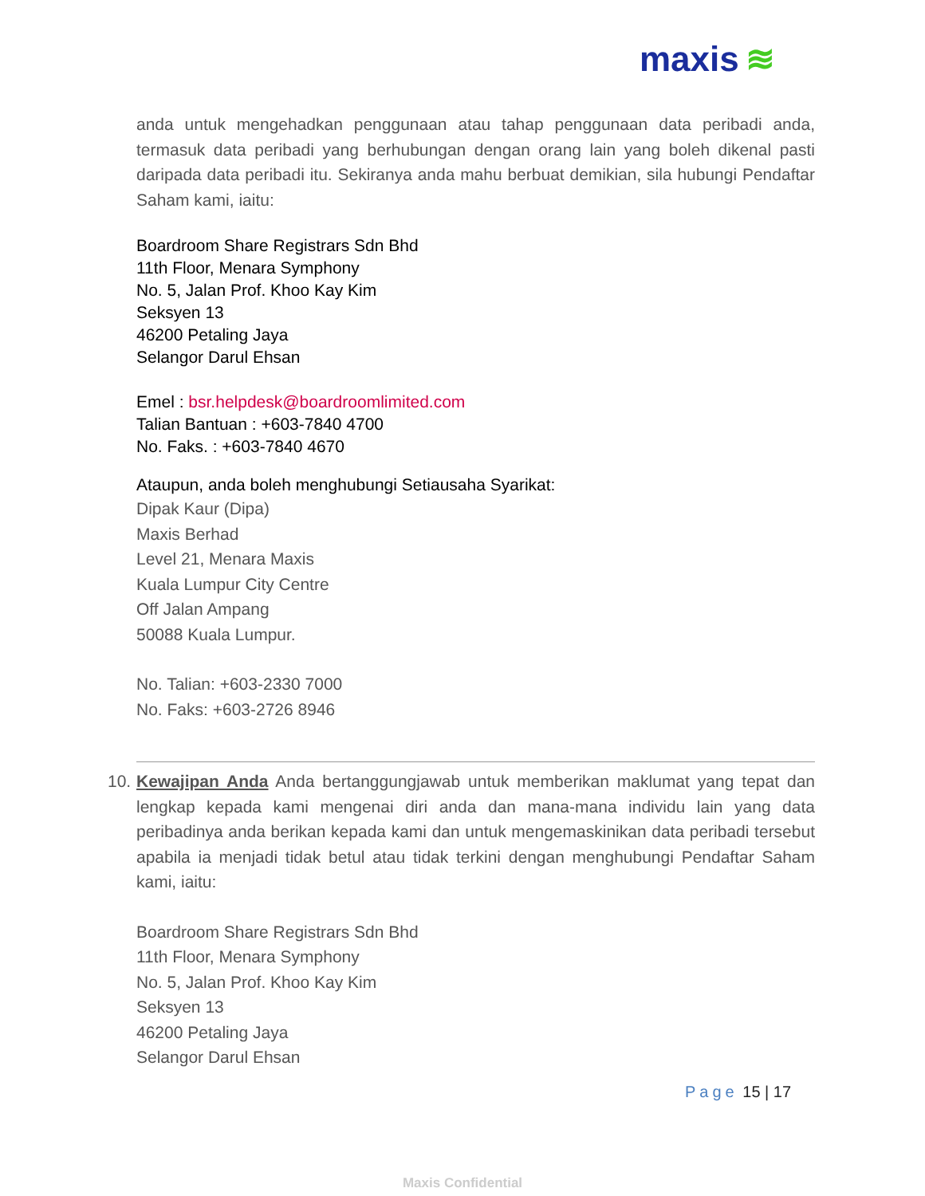maxis ≋
anda untuk mengehadkan penggunaan atau tahap penggunaan data peribadi anda, termasuk data peribadi yang berhubungan dengan orang lain yang boleh dikenal pasti daripada data peribadi itu. Sekiranya anda mahu berbuat demikian, sila hubungi Pendaftar Saham kami, iaitu:
Boardroom Share Registrars Sdn Bhd
11th Floor, Menara Symphony
No. 5, Jalan Prof. Khoo Kay Kim
Seksyen 13
46200 Petaling Jaya
Selangor Darul Ehsan
Emel : bsr.helpdesk@boardroomlimited.com
Talian Bantuan : +603-7840 4700
No. Faks. : +603-7840 4670
Ataupun, anda boleh menghubungi Setiausaha Syarikat:
Dipak Kaur (Dipa)
Maxis Berhad
Level 21, Menara Maxis
Kuala Lumpur City Centre
Off Jalan Ampang
50088 Kuala Lumpur.
No. Talian: +603-2330 7000
No. Faks: +603-2726 8946
10. Kewajipan Anda Anda bertanggungjawab untuk memberikan maklumat yang tepat dan lengkap kepada kami mengenai diri anda dan mana-mana individu lain yang data peribadinya anda berikan kepada kami dan untuk mengemaskinikan data peribadi tersebut apabila ia menjadi tidak betul atau tidak terkini dengan menghubungi Pendaftar Saham kami, iaitu:
Boardroom Share Registrars Sdn Bhd
11th Floor, Menara Symphony
No. 5, Jalan Prof. Khoo Kay Kim
Seksyen 13
46200 Petaling Jaya
Selangor Darul Ehsan
Page 15 | 17
Maxis Confidential